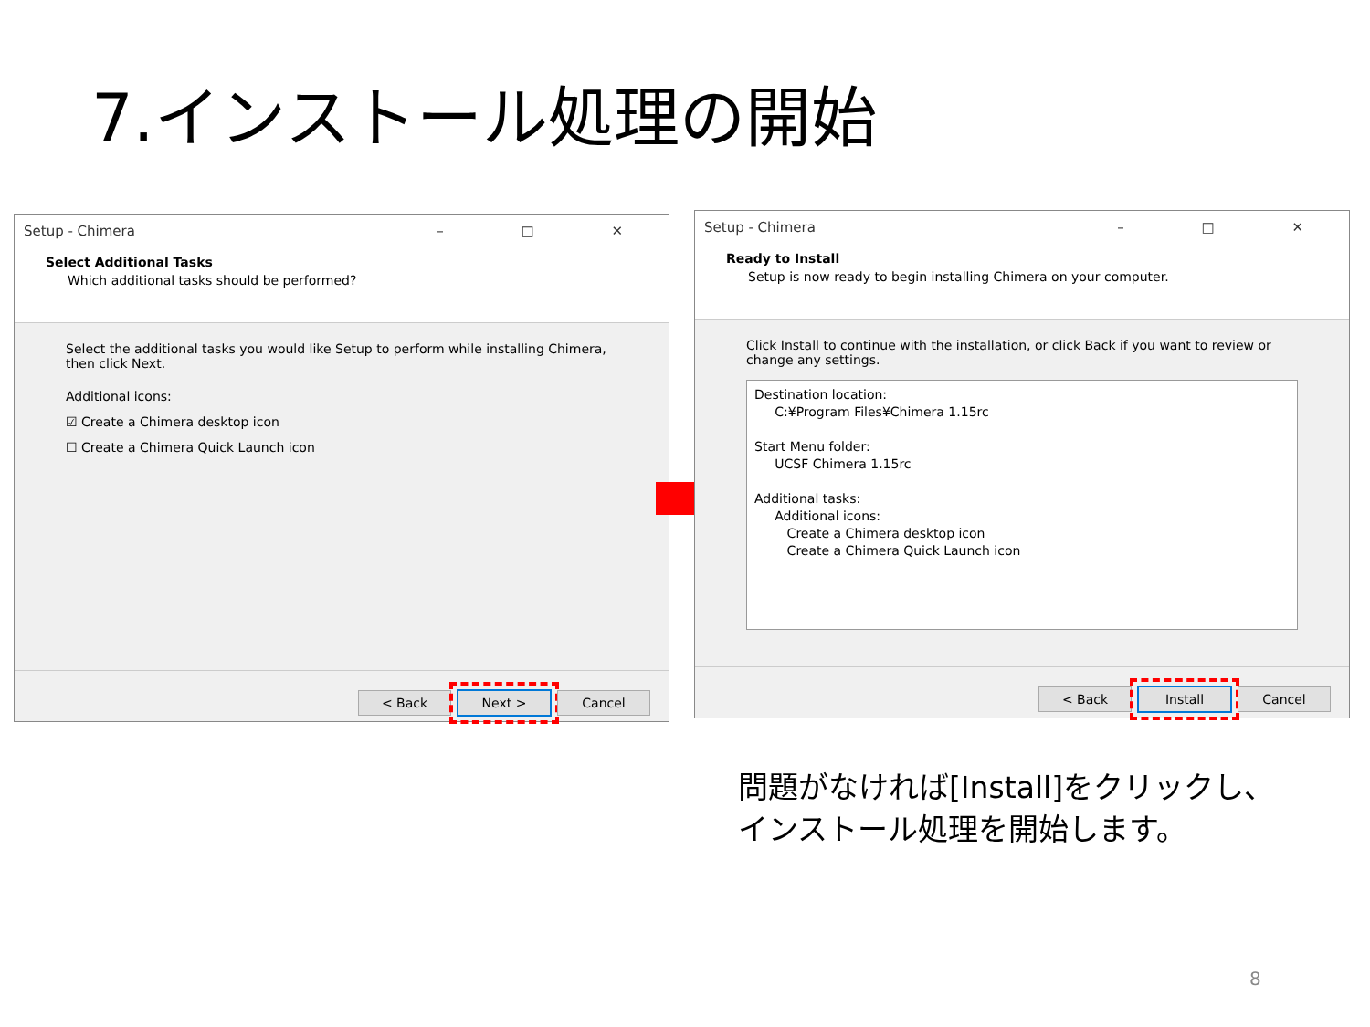7.インストール処理の開始
Setup - Chimera – □ ✕
Select Additional Tasks
Which additional tasks should be performed?
Select the additional tasks you would like Setup to perform while installing Chimera, then click Next.
Additional icons:
☑ Create a Chimera desktop icon
☐ Create a Chimera Quick Launch icon
< Back Next > Cancel
Setup - Chimera – □ ✕
Ready to Install
Setup is now ready to begin installing Chimera on your computer.
Click Install to continue with the installation, or click Back if you want to review or change any settings.
Destination location:
C:¥Program Files¥Chimera 1.15rc
Start Menu folder:
UCSF Chimera 1.15rc
Additional tasks:
Additional icons:
Create a Chimera desktop icon
Create a Chimera Quick Launch icon
< Back Install Cancel
問題がなければ[Install]をクリックし、
インストール処理を開始します。
8